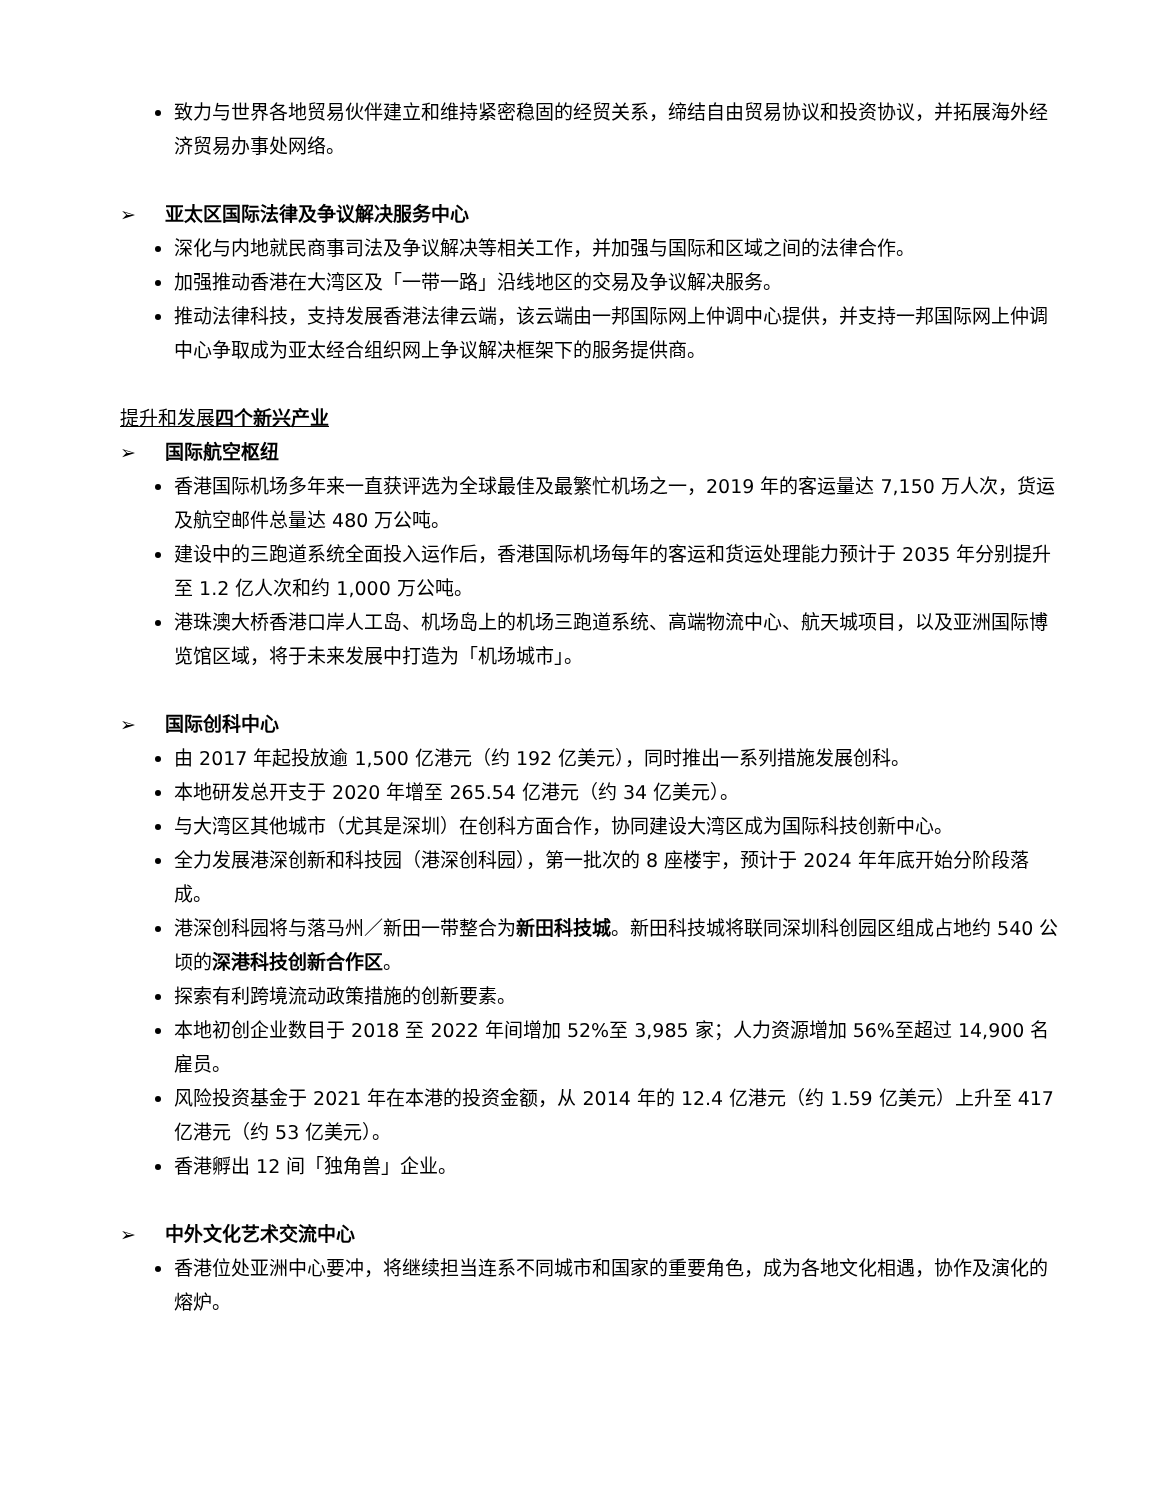致力与世界各地贸易伙伴建立和维持紧密稳固的经贸关系，缔结自由贸易协议和投资协议，并拓展海外经济贸易办事处网络。
➢ 亚太区国际法律及争议解决服务中心
深化与内地就民商事司法及争议解决等相关工作，并加强与国际和区域之间的法律合作。
加强推动香港在大湾区及「一带一路」沿线地区的交易及争议解决服务。
推动法律科技，支持发展香港法律云端，该云端由一邦国际网上仲调中心提供，并支持一邦国际网上仲调中心争取成为亚太经合组织网上争议解决框架下的服务提供商。
提升和发展四个新兴产业
➢ 国际航空枢纽
香港国际机场多年来一直获评选为全球最佳及最繁忙机场之一，2019 年的客运量达 7,150 万人次，货运及航空邮件总量达 480 万公吨。
建设中的三跑道系统全面投入运作后，香港国际机场每年的客运和货运处理能力预计于 2035 年分别提升至 1.2 亿人次和约 1,000 万公吨。
港珠澳大桥香港口岸人工岛、机场岛上的机场三跑道系统、高端物流中心、航天城项目，以及亚洲国际博览馆区域，将于未来发展中打造为「机场城市」。
➢ 国际创科中心
由 2017 年起投放逾 1,500 亿港元（约 192 亿美元），同时推出一系列措施发展创科。
本地研发总开支于 2020 年增至 265.54 亿港元（约 34 亿美元）。
与大湾区其他城市（尤其是深圳）在创科方面合作，协同建设大湾区成为国际科技创新中心。
全力发展港深创新和科技园（港深创科园），第一批次的 8 座楼宇，预计于 2024 年年底开始分阶段落成。
港深创科园将与落马州／新田一带整合为新田科技城。新田科技城将联同深圳科创园区组成占地约 540 公顷的深港科技创新合作区。
探索有利跨境流动政策措施的创新要素。
本地初创企业数目于 2018 至 2022 年间增加 52%至 3,985 家；人力资源增加 56%至超过 14,900 名雇员。
风险投资基金于 2021 年在本港的投资金额，从 2014 年的 12.4 亿港元（约 1.59 亿美元）上升至 417 亿港元（约 53 亿美元）。
香港孵出 12 间「独角兽」企业。
➢ 中外文化艺术交流中心
香港位处亚洲中心要冲，将继续担当连系不同城市和国家的重要角色，成为各地文化相遇，协作及演化的熔炉。